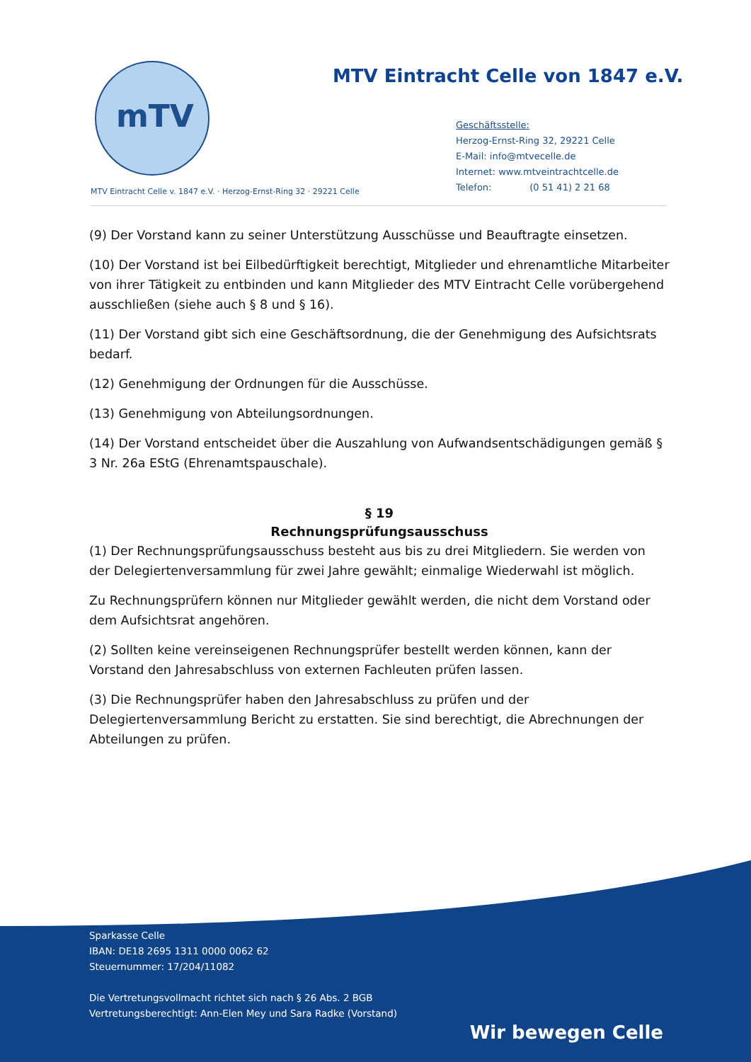mTV
MTV Eintracht Celle von 1847 e.V.
Geschäftsstelle:
Herzog-Ernst-Ring 32, 29221 Celle
E-Mail: info@mtvecelle.de
Internet: www.mtveintrachtcelle.de
Telefon: (0 51 41) 2 21 68
MTV Eintracht Celle v. 1847 e.V. · Herzog-Ernst-Ring 32 · 29221 Celle
(9) Der Vorstand kann zu seiner Unterstützung Ausschüsse und Beauftragte einsetzen.
(10) Der Vorstand ist bei Eilbedürftigkeit berechtigt, Mitglieder und ehrenamtliche Mitarbeiter von ihrer Tätigkeit zu entbinden und kann Mitglieder des MTV Eintracht Celle vorübergehend ausschließen (siehe auch § 8 und § 16).
(11) Der Vorstand gibt sich eine Geschäftsordnung, die der Genehmigung des Aufsichtsrats bedarf.
(12) Genehmigung der Ordnungen für die Ausschüsse.
(13) Genehmigung von Abteilungsordnungen.
(14) Der Vorstand entscheidet über die Auszahlung von Aufwandsentschädigungen gemäß § 3 Nr. 26a EStG (Ehrenamtspauschale).
§ 19
Rechnungsprüfungsausschuss
(1) Der Rechnungsprüfungsausschuss besteht aus bis zu drei Mitgliedern. Sie werden von der Delegiertenversammlung für zwei Jahre gewählt; einmalige Wiederwahl ist möglich.
Zu Rechnungsprüfern können nur Mitglieder gewählt werden, die nicht dem Vorstand oder dem Aufsichtsrat angehören.
(2) Sollten keine vereinseigenen Rechnungsprüfer bestellt werden können, kann der Vorstand den Jahresabschluss von externen Fachleuten prüfen lassen.
(3) Die Rechnungsprüfer haben den Jahresabschluss zu prüfen und der Delegiertenversammlung Bericht zu erstatten. Sie sind berechtigt, die Abrechnungen der Abteilungen zu prüfen.
Sparkasse Celle
IBAN: DE18 2695 1311 0000 0062 62
Steuernummer: 17/204/11082
Die Vertretungsvollmacht richtet sich nach § 26 Abs. 2 BGB
Vertretungsberechtigt: Ann-Elen Mey und Sara Radke (Vorstand)
Wir bewegen Celle